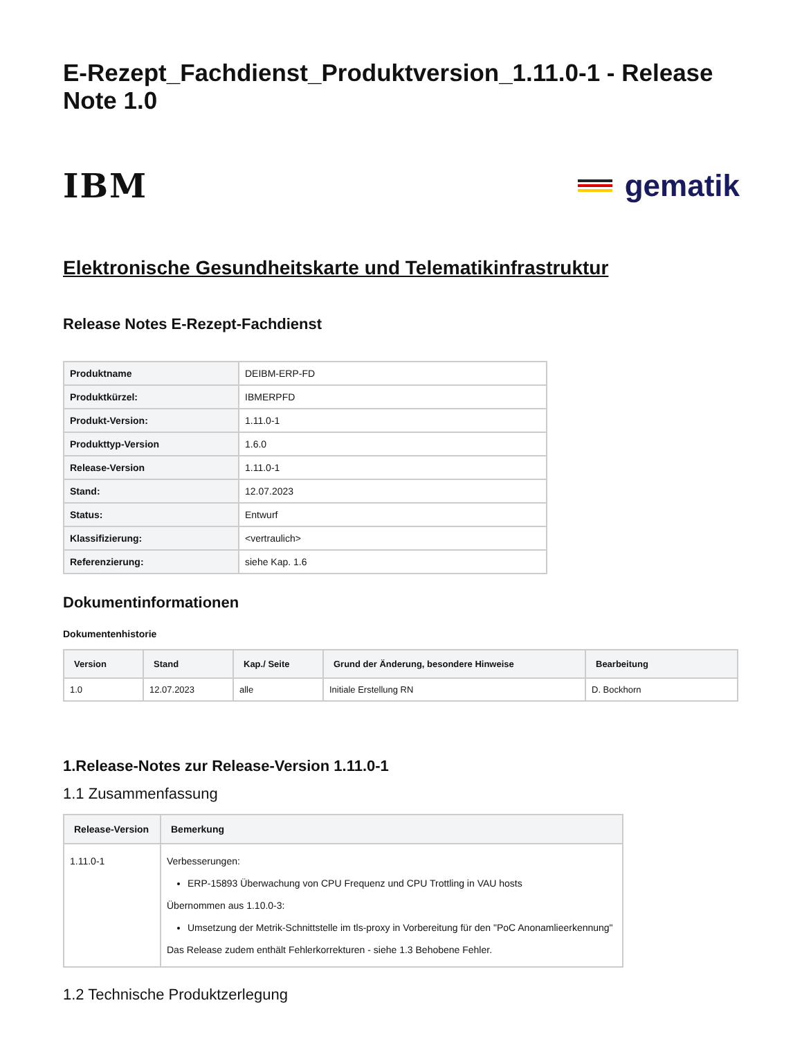E-Rezept_Fachdienst_Produktversion_1.11.0-1 - Release Note 1.0
IBM gematik
Elektronische Gesundheitskarte und Telematikinfrastruktur
Release Notes E-Rezept-Fachdienst
| Produktname | DEIBM-ERP-FD |
| Produktkürzel: | IBMERPFD |
| Produkt-Version: | 1.11.0-1 |
| Produkttyp-Version | 1.6.0 |
| Release-Version | 1.11.0-1 |
| Stand: | 12.07.2023 |
| Status: | Entwurf |
| Klassifizierung: | <vertraulich> |
| Referenzierung: | siehe Kap. 1.6 |
Dokumentinformationen
Dokumentenhistorie
| Version | Stand | Kap./ Seite | Grund der Änderung, besondere Hinweise | Bearbeitung |
| --- | --- | --- | --- | --- |
| 1.0 | 12.07.2023 | alle | Initiale Erstellung RN | D. Bockhorn |
1.Release-Notes zur Release-Version 1.11.0-1
1.1 Zusammenfassung
| Release-Version | Bemerkung |
| --- | --- |
| 1.11.0-1 | Verbesserungen: ERP-15893 Überwachung von CPU Frequenz und CPU Trottling in VAU hosts Übernommen aus 1.10.0-3: Umsetzung der Metrik-Schnittstelle im tls-proxy in Vorbereitung für den "PoC Anonamlieerkennung" Das Release zudem enthält Fehlerkorrekturen - siehe 1.3 Behobene Fehler. |
1.2 Technische Produktzerlegung